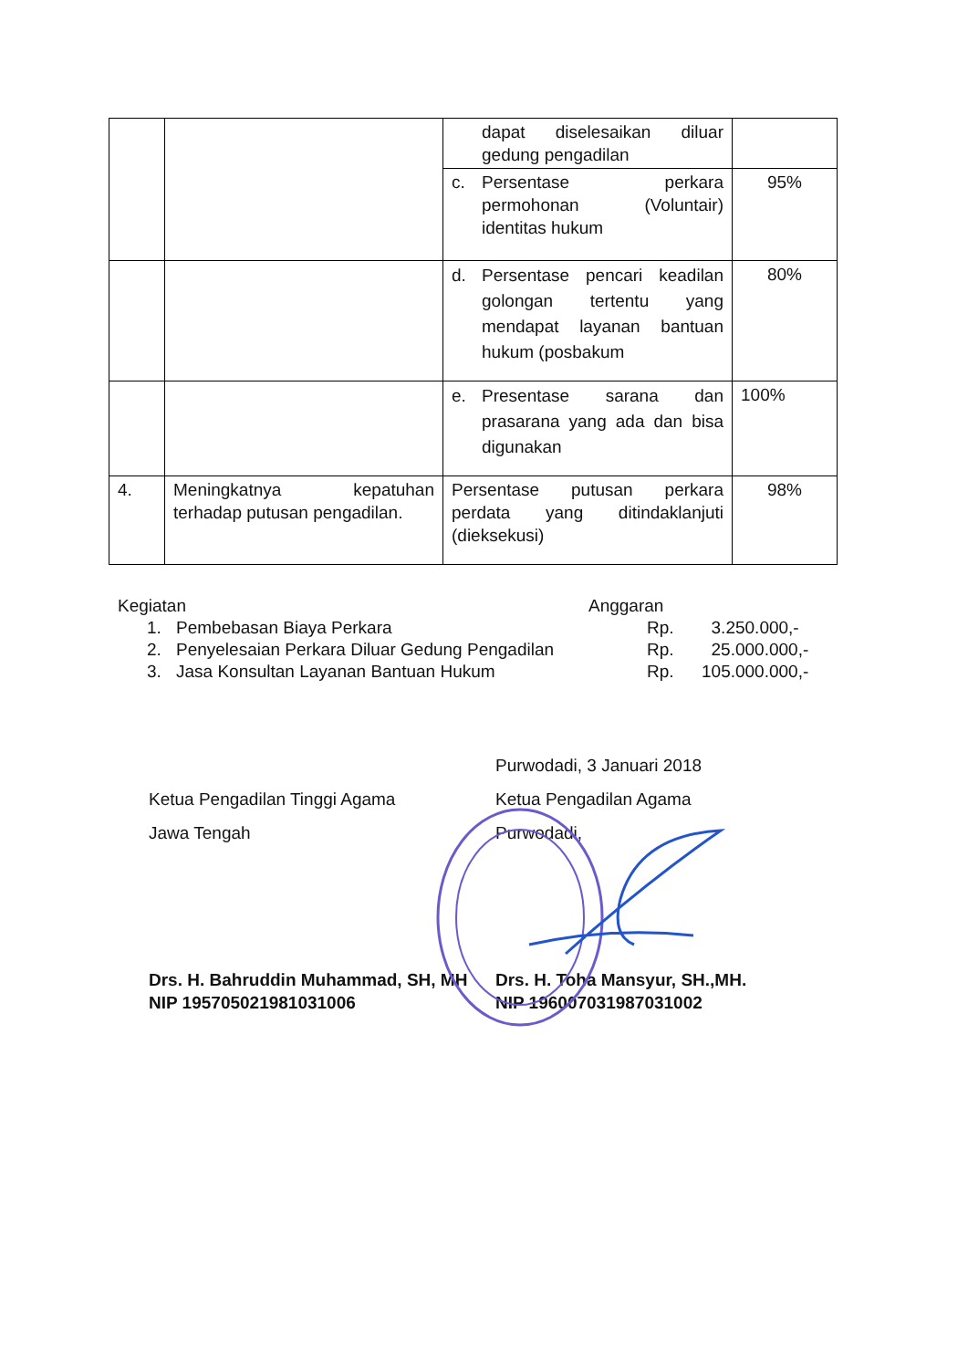| | | dapat diselesaikan diluar gedung pengadilan | |
| | | c. Persentase perkara permohonan (Voluntair) identitas hukum | 95% |
| | | d. Persentase pencari keadilan golongan tertentu yang mendapat layanan bantuan hukum (posbakum | 80% |
| | | e. Presentase sarana dan prasarana yang ada dan bisa digunakan | 100% |
| 4. | Meningkatnya kepatuhan terhadap putusan pengadilan. | Persentase putusan perkara perdata yang ditindaklanjuti (dieksekusi) | 98% |
Kegiatan Anggaran
1. Pembebasan Biaya Perkara Rp. 3.250.000,-
2. Penyelesaian Perkara Diluar Gedung Pengadilan Rp. 25.000.000,-
3. Jasa Konsultan Layanan Bantuan Hukum Rp. 105.000.000,-
Purwodadi, 3 Januari 2018
Ketua Pengadilan Tinggi Agama
Jawa Tengah
Ketua Pengadilan Agama
Purwodadi,
Drs. H. Bahruddin Muhammad, SH, MH
NIP 195705021981031006
Drs. H. Toha Mansyur, SH.,MH.
NIP 196007031987031002